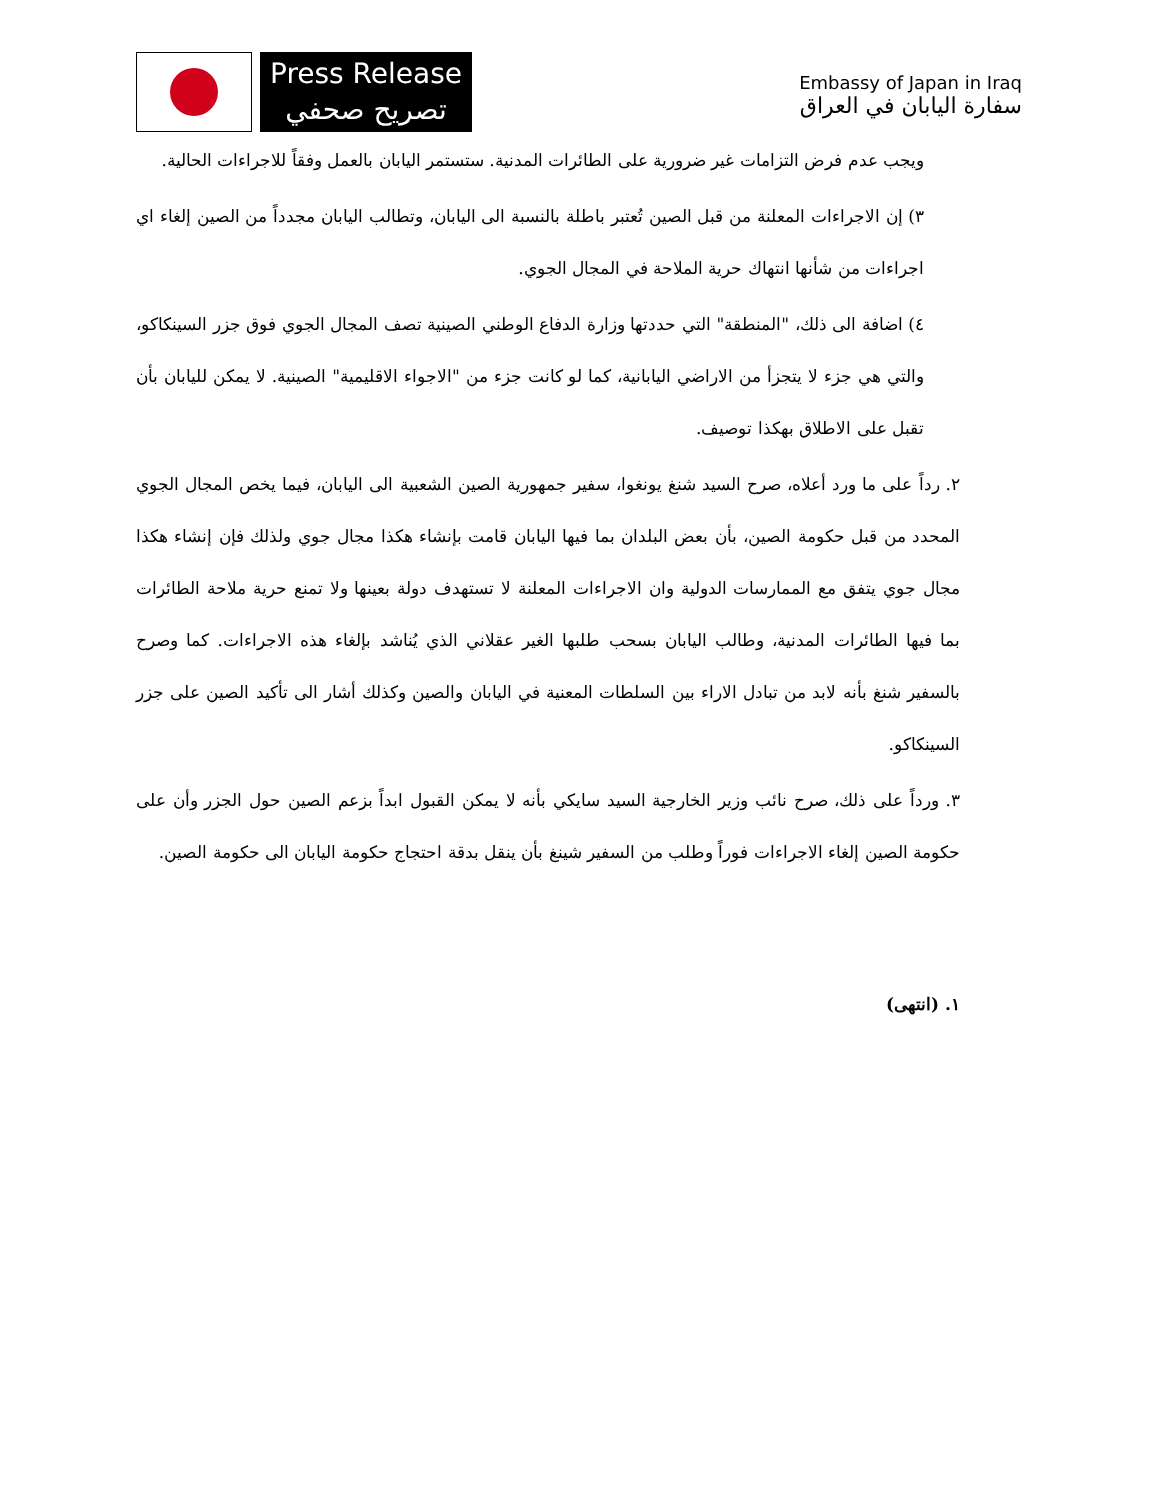Press Release
تصريح صحفي
Embassy of Japan in Iraq
سفارة اليابان في العراق
ويجب عدم فرض التزامات غير ضرورية على الطائرات المدنية. ستستمر اليابان بالعمل وفقاً للاجراءات الحالية.
٣) إن الاجراءات المعلنة من قبل الصين تُعتبر باطلة بالنسبة الى اليابان، وتطالب اليابان مجدداً من الصين إلغاء اي اجراءات من شأنها انتهاك حرية الملاحة في المجال الجوي.
٤) اضافة الى ذلك، "المنطقة" التي حددتها وزارة الدفاع الوطني الصينية تصف المجال الجوي فوق جزر السينكاكو، والتي هي جزء لا يتجزأ من الاراضي اليابانية، كما لو كانت جزء من "الاجواء الاقليمية" الصينية. لا يمكن لليابان بأن تقبل على الاطلاق بهكذا توصيف.
٢. رداً على ما ورد أعلاه، صرح السيد شنغ يونغوا، سفير جمهورية الصين الشعبية الى اليابان، فيما يخص المجال الجوي المحدد من قبل حكومة الصين، بأن بعض البلدان بما فيها اليابان قامت بإنشاء هكذا مجال جوي ولذلك فإن إنشاء هكذا مجال جوي يتفق مع الممارسات الدولية وان الاجراءات المعلنة لا تستهدف دولة بعينها ولا تمنع حرية ملاحة الطائرات بما فيها الطائرات المدنية، وطالب اليابان بسحب طلبها الغير عقلاني الذي يُناشد بإلغاء هذه الاجراءات. كما وصرح بالسفير شنغ بأنه لابد من تبادل الاراء بين السلطات المعنية في اليابان والصين وكذلك أشار الى تأكيد الصين على جزر السينكاكو.
٣. ورداً على ذلك، صرح نائب وزير الخارجية السيد سايكي بأنه لا يمكن القبول ابداً بزعم الصين حول الجزر وأن على حكومة الصين إلغاء الاجراءات فوراً وطلب من السفير شينغ بأن ينقل بدقة احتجاج حكومة اليابان الى حكومة الصين.
١. (انتهى)